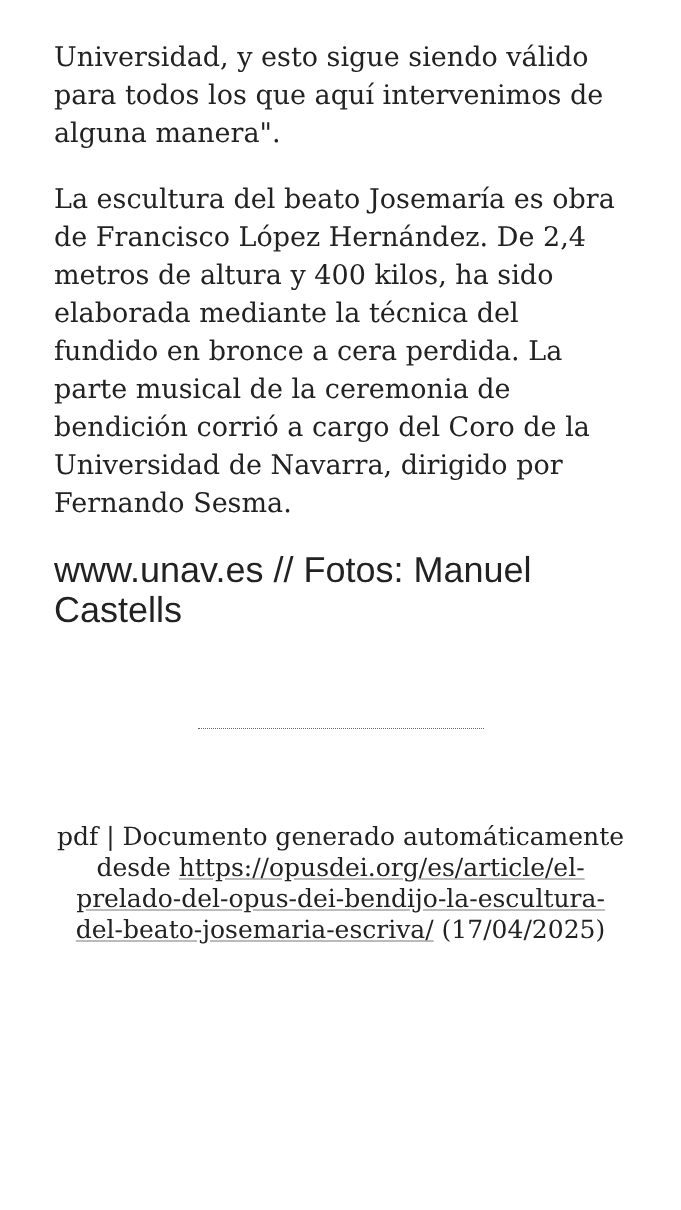Universidad, y esto sigue siendo válido para todos los que aquí intervenimos de alguna manera".
La escultura del beato Josemaría es obra de Francisco López Hernández. De 2,4 metros de altura y 400 kilos, ha sido elaborada mediante la técnica del fundido en bronce a cera perdida. La parte musical de la ceremonia de bendición corrió a cargo del Coro de la Universidad de Navarra, dirigido por Fernando Sesma.
www.unav.es // Fotos: Manuel Castells
pdf | Documento generado automáticamente desde https://opusdei.org/es/article/el-prelado-del-opus-dei-bendijo-la-escultura-del-beato-josemaria-escriva/ (17/04/2025)